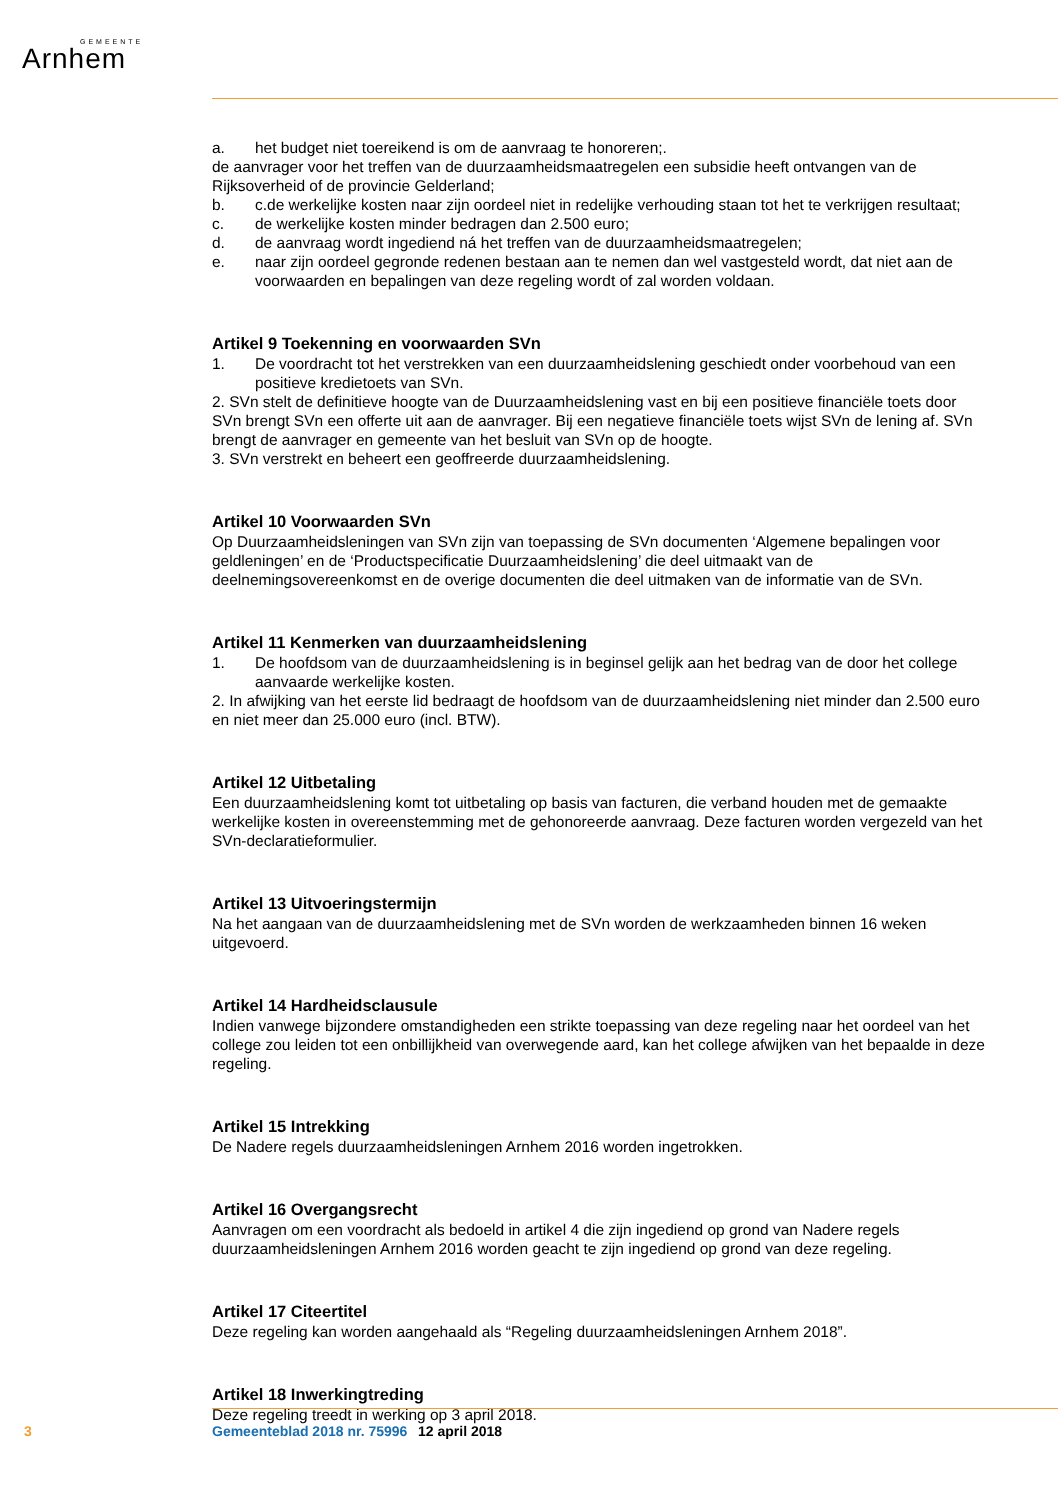GEMEENTE
Arnhem
a. het budget niet toereikend is om de aanvraag te honoreren;.
de aanvrager voor het treffen van de duurzaamheidsmaatregelen een subsidie heeft ontvangen van de Rijksoverheid of de provincie Gelderland;
b. c.de werkelijke kosten naar zijn oordeel niet in redelijke verhouding staan tot het te verkrijgen resultaat;
c. de werkelijke kosten minder bedragen dan 2.500 euro;
d. de aanvraag wordt ingediend ná het treffen van de duurzaamheidsmaatregelen;
e. naar zijn oordeel gegronde redenen bestaan aan te nemen dan wel vastgesteld wordt, dat niet aan de voorwaarden en bepalingen van deze regeling wordt of zal worden voldaan.
Artikel 9 Toekenning en voorwaarden SVn
1. De voordracht tot het verstrekken van een duurzaamheidslening geschiedt onder voorbehoud van een positieve kredietoets van SVn.
2. SVn stelt de definitieve hoogte van de Duurzaamheidslening vast en bij een positieve financiële toets door SVn brengt SVn een offerte uit aan de aanvrager. Bij een negatieve financiële toets wijst SVn de lening af. SVn brengt de aanvrager en gemeente van het besluit van SVn op de hoogte.
3. SVn verstrekt en beheert een geoffreerde duurzaamheidslening.
Artikel 10 Voorwaarden SVn
Op Duurzaamheidsleningen van SVn zijn van toepassing de SVn documenten ‘Algemene bepalingen voor geldleningen’ en de ‘Productspecificatie Duurzaamheidslening’ die deel uitmaakt van de deelnemingsovereenkomst en de overige documenten die deel uitmaken van de informatie van de SVn.
Artikel 11 Kenmerken van duurzaamheidslening
1. De hoofdsom van de duurzaamheidslening is in beginsel gelijk aan het bedrag van de door het college aanvaarde werkelijke kosten.
2. In afwijking van het eerste lid bedraagt de hoofdsom van de duurzaamheidslening niet minder dan 2.500 euro en niet meer dan 25.000 euro (incl. BTW).
Artikel 12 Uitbetaling
Een duurzaamheidslening komt tot uitbetaling op basis van facturen, die verband houden met de gemaakte werkelijke kosten in overeenstemming met de gehonoreerde aanvraag. Deze facturen worden vergezeld van het SVn-declaratieformulier.
Artikel 13 Uitvoeringstermijn
Na het aangaan van de duurzaamheidslening met de SVn worden de werkzaamheden binnen 16 weken uitgevoerd.
Artikel 14 Hardheidsclausule
Indien vanwege bijzondere omstandigheden een strikte toepassing van deze regeling naar het oordeel van het college zou leiden tot een onbillijkheid van overwegende aard, kan het college afwijken van het bepaalde in deze regeling.
Artikel 15 Intrekking
De Nadere regels duurzaamheidsleningen Arnhem 2016 worden ingetrokken.
Artikel 16 Overgangsrecht
Aanvragen om een voordracht als bedoeld in artikel 4 die zijn ingediend op grond van Nadere regels duurzaamheidsleningen Arnhem 2016 worden geacht te zijn ingediend op grond van deze regeling.
Artikel 17 Citeertitel
Deze regeling kan worden aangehaald als “Regeling duurzaamheidsleningen Arnhem 2018”.
Artikel 18 Inwerkingtreding
Deze regeling treedt in werking op 3 april 2018.
3 Gemeenteblad 2018 nr. 75996 12 april 2018